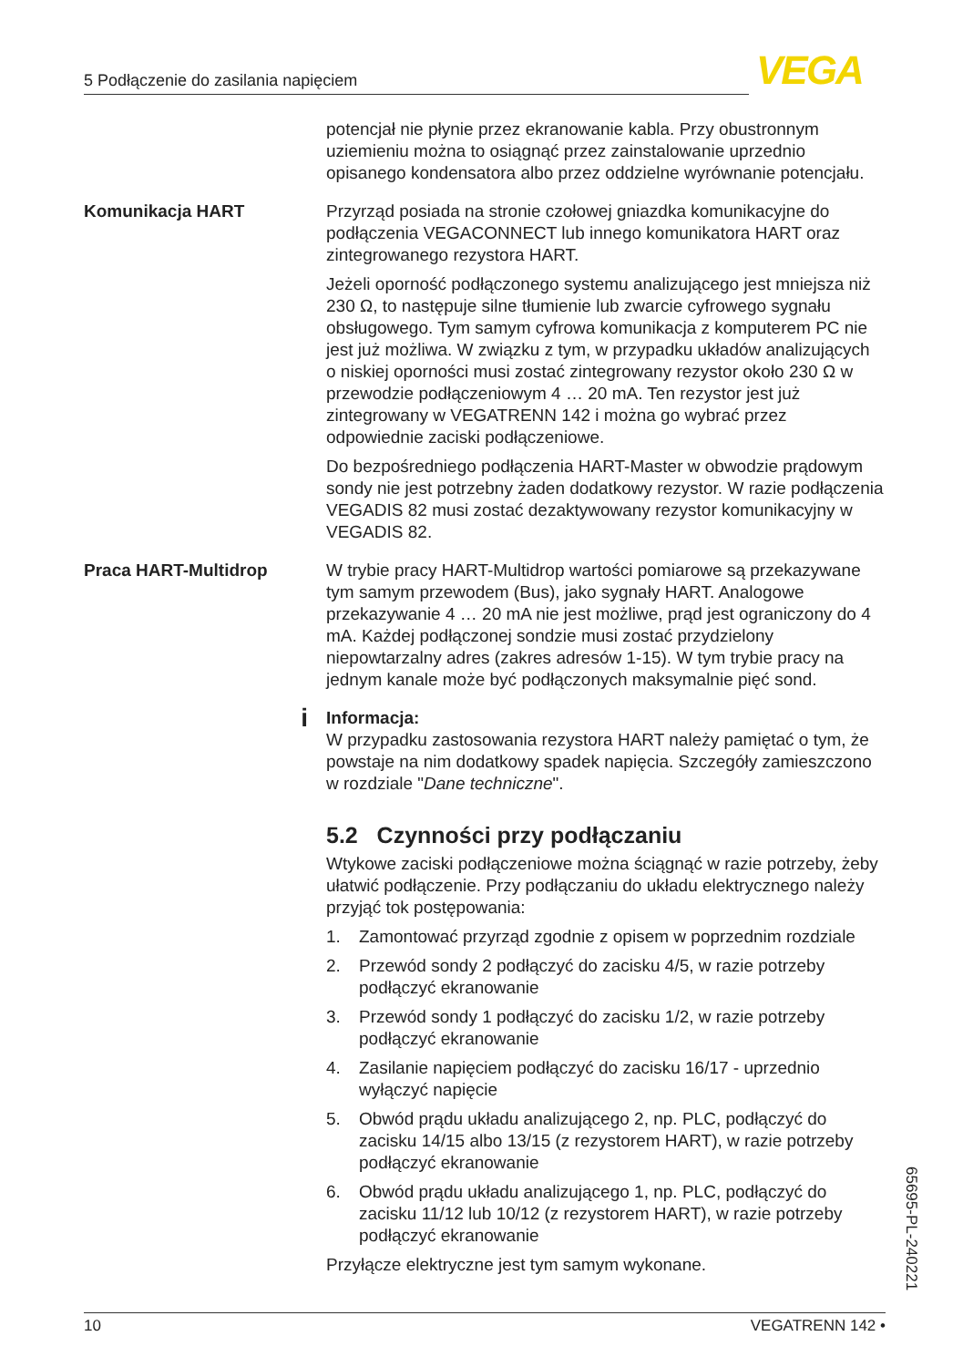5 Podłączenie do zasilania napięciem VEGA
potencjał nie płynie przez ekranowanie kabla. Przy obustronnym uziemieniu można to osiągnąć przez zainstalowanie uprzednio opisanego kondensatora albo przez oddzielne wyrównanie potencjału.
Komunikacja HART Przyrząd posiada na stronie czołowej gniazdka komunikacyjne do podłączenia VEGACONNECT lub innego komunikatora HART oraz zintegrowanego rezystora HART.
Jeżeli oporność podłączonego systemu analizującego jest mniejsza niż 230 Ω, to następuje silne tłumienie lub zwarcie cyfrowego sygnału obsługowego. Tym samym cyfrowa komunikacja z komputerem PC nie jest już możliwa. W związku z tym, w przypadku układów analizujących o niskiej oporności musi zostać zintegrowany rezystor około 230 Ω w przewodzie podłączeniowym 4 … 20 mA. Ten rezystor jest już zintegrowany w VEGATRENN 142 i można go wybrać przez odpowiednie zaciski podłączeniowe.
Do bezpośredniego podłączenia HART-Master w obwodzie prądowym sondy nie jest potrzebny żaden dodatkowy rezystor. W razie podłączenia VEGADIS 82 musi zostać dezaktywowany rezystor komunikacyjny w VEGADIS 82.
Praca HART-Multidrop W trybie pracy HART-Multidrop wartości pomiarowe są przekazywane tym samym przewodem (Bus), jako sygnały HART. Analogowe przekazywanie 4 … 20 mA nie jest możliwe, prąd jest ograniczony do 4 mA. Każdej podłączonej sondzie musi zostać przydzielony niepowtarzalny adres (zakres adresów 1-15). W tym trybie pracy na jednym kanale może być podłączonych maksymalnie pięć sond.
i
Informacja:
W przypadku zastosowania rezystora HART należy pamiętać o tym, że powstaje na nim dodatkowy spadek napięcia. Szczegóły zamieszczono w rozdziale "Dane techniczne".
5.2 Czynności przy podłączaniu
Wtykowe zaciski podłączeniowe można ściągnąć w razie potrzeby, żeby ułatwić podłączenie. Przy podłączaniu do układu elektrycznego należy przyjąć tok postępowania:
1. Zamontować przyrząd zgodnie z opisem w poprzednim rozdziale
2. Przewód sondy 2 podłączyć do zacisku 4/5, w razie potrzeby podłączyć ekranowanie
3. Przewód sondy 1 podłączyć do zacisku 1/2, w razie potrzeby podłączyć ekranowanie
4. Zasilanie napięciem podłączyć do zacisku 16/17 - uprzednio wyłączyć napięcie
5. Obwód prądu układu analizującego 2, np. PLC, podłączyć do zacisku 14/15 albo 13/15 (z rezystorem HART), w razie potrzeby podłączyć ekranowanie
6. Obwód prądu układu analizującego 1, np. PLC, podłączyć do zacisku 11/12 lub 10/12 (z rezystorem HART), w razie potrzeby podłączyć ekranowanie
Przyłącze elektryczne jest tym samym wykonane.
65695-PL-240221
10 VEGATRENN 142 •